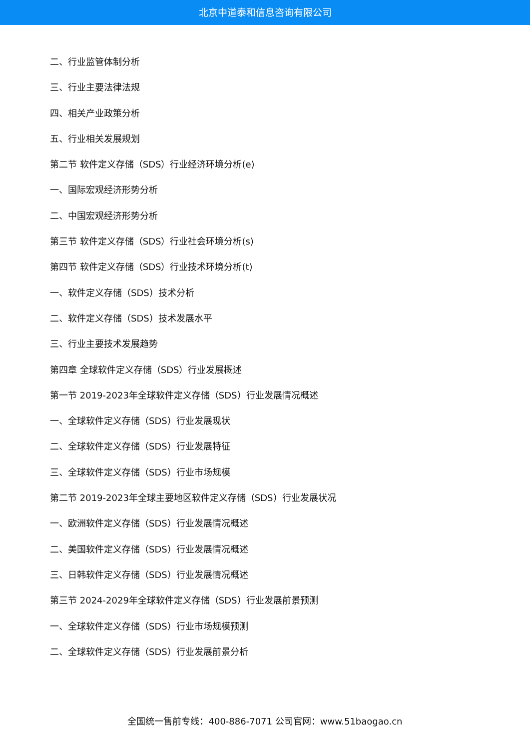北京中道泰和信息咨询有限公司
二、行业监管体制分析
三、行业主要法律法规
四、相关产业政策分析
五、行业相关发展规划
第二节 软件定义存储（SDS）行业经济环境分析(e)
一、国际宏观经济形势分析
二、中国宏观经济形势分析
第三节 软件定义存储（SDS）行业社会环境分析(s)
第四节 软件定义存储（SDS）行业技术环境分析(t)
一、软件定义存储（SDS）技术分析
二、软件定义存储（SDS）技术发展水平
三、行业主要技术发展趋势
第四章 全球软件定义存储（SDS）行业发展概述
第一节 2019-2023年全球软件定义存储（SDS）行业发展情况概述
一、全球软件定义存储（SDS）行业发展现状
二、全球软件定义存储（SDS）行业发展特征
三、全球软件定义存储（SDS）行业市场规模
第二节 2019-2023年全球主要地区软件定义存储（SDS）行业发展状况
一、欧洲软件定义存储（SDS）行业发展情况概述
二、美国软件定义存储（SDS）行业发展情况概述
三、日韩软件定义存储（SDS）行业发展情况概述
第三节 2024-2029年全球软件定义存储（SDS）行业发展前景预测
一、全球软件定义存储（SDS）行业市场规模预测
二、全球软件定义存储（SDS）行业发展前景分析
全国统一售前专线：400-886-7071 公司官网：www.51baogao.cn